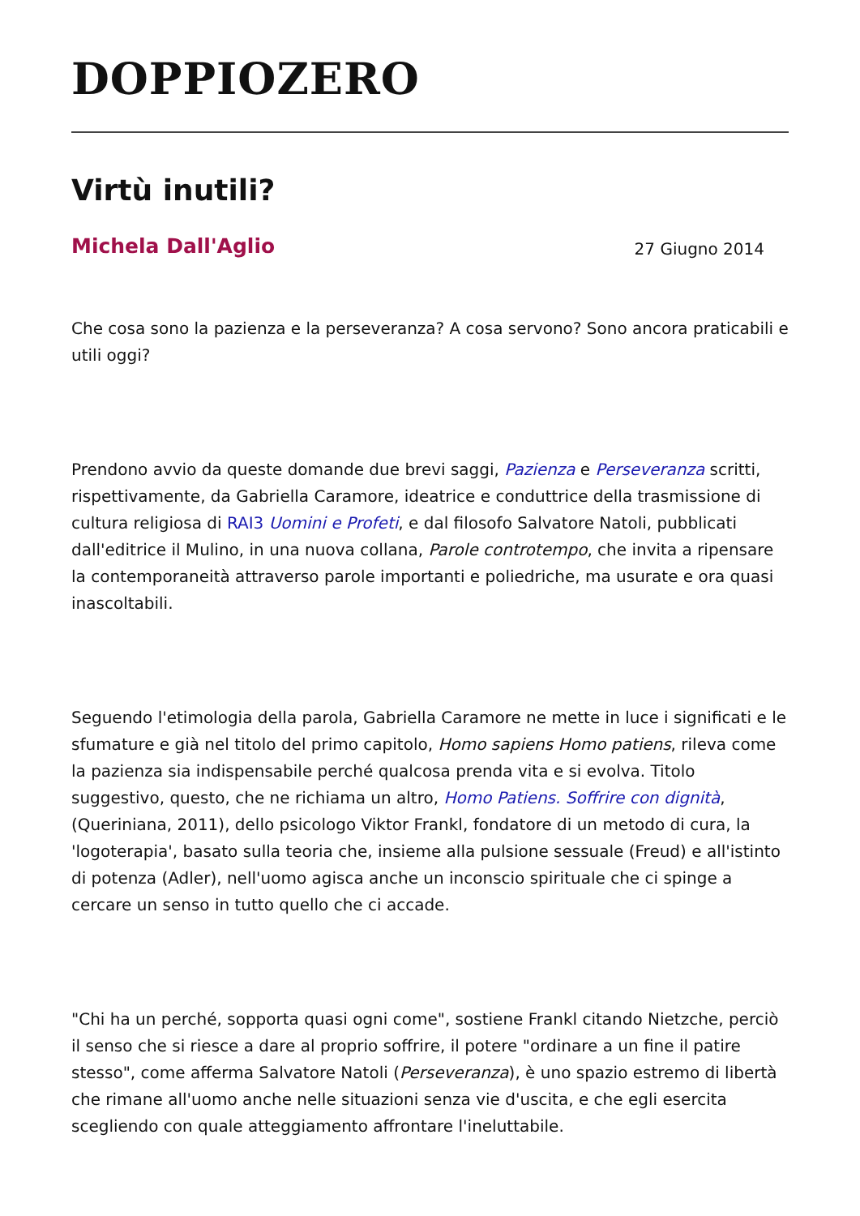DOPPIOZERO
Virtù inutili?
Michela Dall'Aglio 27 Giugno 2014
Che cosa sono la pazienza e la perseveranza? A cosa servono? Sono ancora praticabili e utili oggi?
Prendono avvio da queste domande due brevi saggi, Pazienza e Perseveranza scritti, rispettivamente, da Gabriella Caramore, ideatrice e conduttrice della trasmissione di cultura religiosa di RAI3 Uomini e Profeti, e dal filosofo Salvatore Natoli, pubblicati dall'editrice il Mulino, in una nuova collana, Parole controtempo, che invita a ripensare la contemporaneità attraverso parole importanti e poliedriche, ma usurate e ora quasi inascoltabili.
Seguendo l'etimologia della parola, Gabriella Caramore ne mette in luce i significati e le sfumature e già nel titolo del primo capitolo, Homo sapiens Homo patiens, rileva come la pazienza sia indispensabile perché qualcosa prenda vita e si evolva. Titolo suggestivo, questo, che ne richiama un altro, Homo Patiens. Soffrire con dignità, (Queriniana, 2011), dello psicologo Viktor Frankl, fondatore di un metodo di cura, la 'logoterapia', basato sulla teoria che, insieme alla pulsione sessuale (Freud) e all'istinto di potenza (Adler), nell'uomo agisca anche un inconscio spirituale che ci spinge a cercare un senso in tutto quello che ci accade.
"Chi ha un perché, sopporta quasi ogni come", sostiene Frankl citando Nietzche, perciò il senso che si riesce a dare al proprio soffrire, il potere "ordinare a un fine il patire stesso", come afferma Salvatore Natoli (Perseveranza), è uno spazio estremo di libertà che rimane all'uomo anche nelle situazioni senza vie d'uscita, e che egli esercita scegliendo con quale atteggiamento affrontare l'ineluttabile.